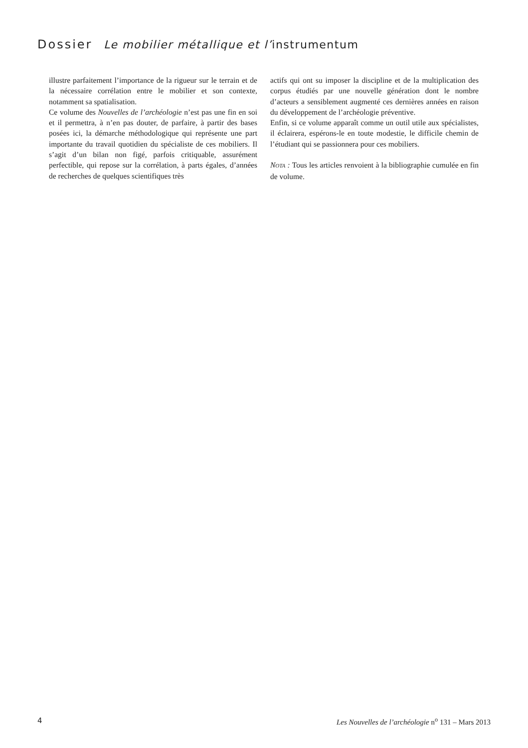Dossier Le mobilier métallique et l’instrumentum
illustre parfaitement l’importance de la rigueur sur le terrain et de la nécessaire corrélation entre le mobilier et son contexte, notamment sa spatialisation.
Ce volume des Nouvelles de l’archéologie n’est pas une fin en soi et il permettra, à n’en pas douter, de parfaire, à partir des bases posées ici, la démarche méthodologique qui représente une part importante du travail quotidien du spécialiste de ces mobiliers. Il s’agit d’un bilan non figé, parfois critiquable, assurément perfectible, qui repose sur la corrélation, à parts égales, d’années de recherches de quelques scientifiques très
actifs qui ont su imposer la discipline et de la multiplication des corpus étudiés par une nouvelle génération dont le nombre d’acteurs a sensiblement augmenté ces dernières années en raison du développement de l’archéologie préventive.
Enfin, si ce volume apparaît comme un outil utile aux spécialistes, il éclairera, espérons-le en toute modestie, le difficile chemin de l’étudiant qui se passionnera pour ces mobiliers.
NOTA : Tous les articles renvoient à la bibliographie cumulée en fin de volume.
4 Les Nouvelles de l’archéologie n<sup>o</sup> 131 – Mars 2013